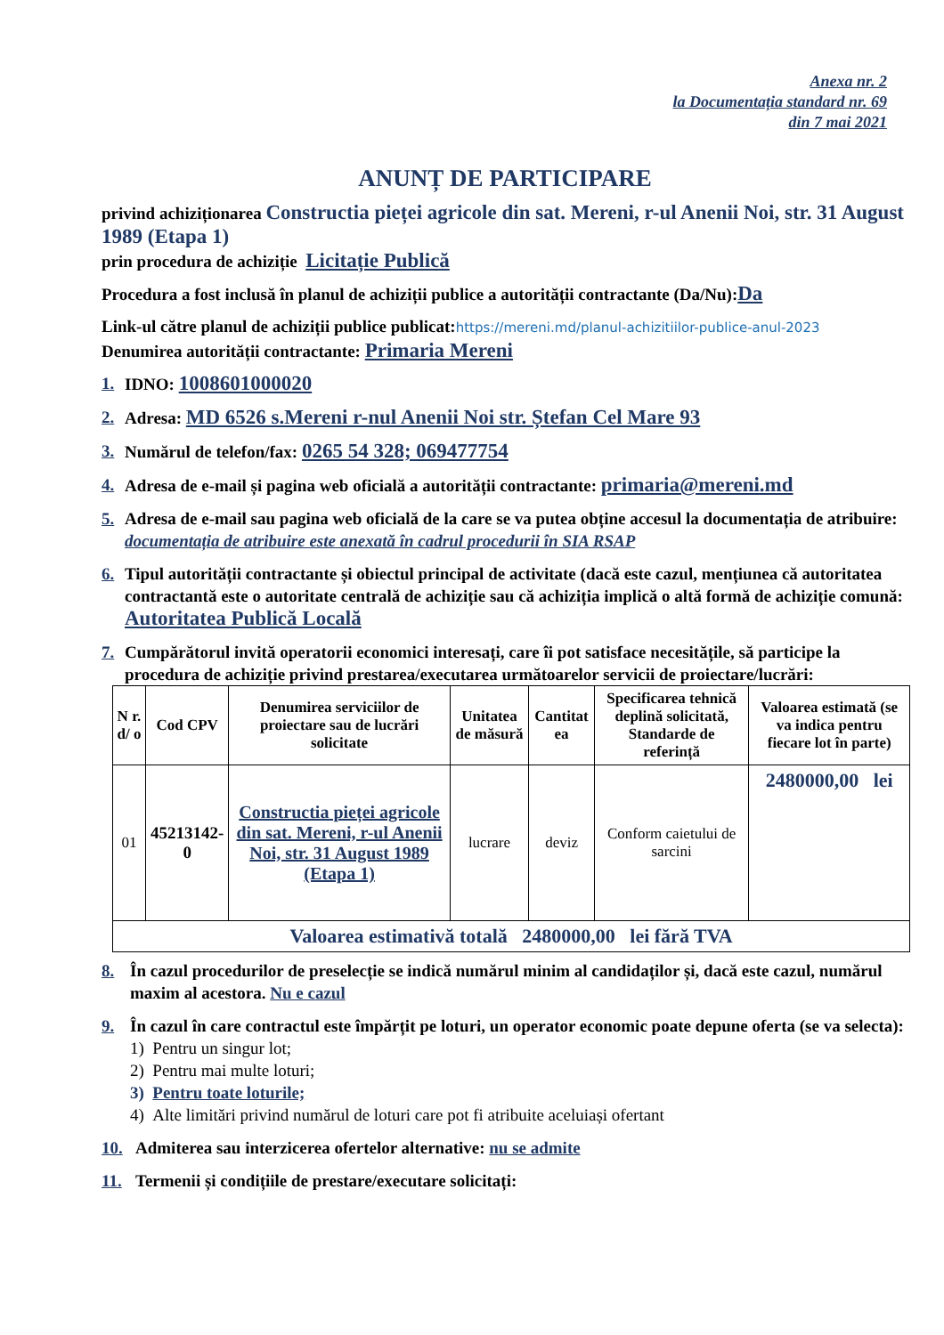Anexa nr. 2
la Documentația standard nr. 69
din 7 mai 2021
ANUNȚ DE PARTICIPARE
privind achiziționarea Constructia pieței agricole din sat. Mereni, r-ul Anenii Noi, str. 31 August 1989 (Etapa 1)
prin procedura de achiziție Licitație Publică
Procedura a fost inclusă în planul de achiziții publice a autorității contractante (Da/Nu): Da
Link-ul către planul de achiziții publice publicat: https://mereni.md/planul-achizitiilor-publice-anul-2023
Denumirea autorității contractante: Primaria Mereni
1. IDNO: 1008601000020
2. Adresa: MD 6526 s.Mereni r-nul Anenii Noi str. Ștefan Cel Mare 93
3. Numărul de telefon/fax: 0265 54 328; 069477754
4. Adresa de e-mail și pagina web oficială a autorității contractante: primaria@mereni.md
5. Adresa de e-mail sau pagina web oficială de la care se va putea obține accesul la documentația de atribuire: documentația de atribuire este anexată în cadrul procedurii în SIA RSAP
6. Tipul autorității contractante și obiectul principal de activitate (dacă este cazul, mențiunea că autoritatea contractantă este o autoritate centrală de achiziție sau că achiziția implică o altă formă de achiziție comună: Autoritatea Publică Locală
7. Cumpărătorul invită operatorii economici interesați, care îi pot satisface necesitățile, să participe la procedura de achiziție privind prestarea/executarea următoarelor servicii de proiectare/lucrări:
| N r. d/ o | Cod CPV | Denumirea serviciilor de proiectare sau de lucrări solicitate | Unitatea de măsură | Cantitat ea | Specificarea tehnică deplină solicitată, Standarde de referință | Valoarea estimată (se va indica pentru fiecare lot în parte) |
| --- | --- | --- | --- | --- | --- | --- |
| 01 | 45213142-0 | Constructia pieței agricole din sat. Mereni, r-ul Anenii Noi, str. 31 August 1989 (Etapa 1) | lucrare | deviz | Conform caietului de sarcini | 2480000,00 lei |
| Valoarea estimativă totală 2480000,00 lei fără TVA | | | | | | |
8. În cazul procedurilor de preselecție se indică numărul minim al candidaților și, dacă este cazul, numărul maxim al acestora. Nu e cazul
9. În cazul în care contractul este împărțit pe loturi, un operator economic poate depune oferta (se va selecta):
1) Pentru un singur lot;
2) Pentru mai multe loturi;
3) Pentru toate loturile;
4) Alte limitări privind numărul de loturi care pot fi atribuite aceluiași ofertant
10. Admiterea sau interzicerea ofertelor alternative: nu se admite
11. Termenii și condițiile de prestare/executare solicitați: